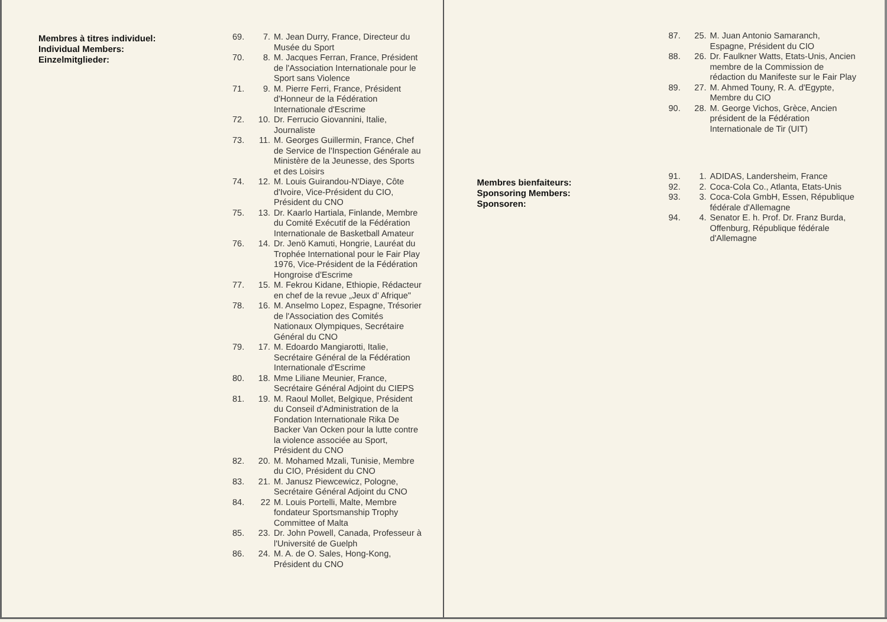Membres à titres individuel:
Individual Members:
Einzelmitglieder:
69. 7. M. Jean Durry, France, Directeur du Musée du Sport
70. 8. M. Jacques Ferran, France, Président de l'Association Internationale pour le Sport sans Violence
71. 9. M. Pierre Ferri, France, Président d'Honneur de la Fédération Internationale d'Escrime
72. 10. Dr. Ferrucio Giovannini, Italie, Journaliste
73. 11. M. Georges Guillermin, France, Chef de Service de l'Inspection Générale au Ministère de la Jeunesse, des Sports et des Loisirs
74. 12. M. Louis Guirandou-N'Diaye, Côte d'Ivoire, Vice-Président du CIO, Président du CNO
75. 13. Dr. Kaarlo Hartiala, Finlande, Membre du Comité Exécutif de la Fédération Internationale de Basketball Amateur
76. 14. Dr. Jenö Kamuti, Hongrie, Lauréat du Trophée International pour le Fair Play 1976, Vice-Président de la Fédération Hongroise d'Escrime
77. 15. M. Fekrou Kidane, Ethiopie, Rédacteur en chef de la revue „Jeux d' Afrique"
78. 16. M. Anselmo Lopez, Espagne, Trésorier de l'Association des Comités Nationaux Olympiques, Secrétaire Général du CNO
79. 17. M. Edoardo Mangiarotti, Italie, Secrétaire Général de la Fédération Internationale d'Escrime
80. 18. Mme Liliane Meunier, France, Secrétaire Général Adjoint du CIEPS
81. 19. M. Raoul Mollet, Belgique, Président du Conseil d'Administration de la Fondation Internationale Rika De Backer Van Ocken pour la lutte contre la violence associée au Sport, Président du CNO
82. 20. M. Mohamed Mzali, Tunisie, Membre du CIO, Président du CNO
83. 21. M. Janusz Piewcewicz, Pologne, Secrétaire Général Adjoint du CNO
84. 22 M. Louis Portelli, Malte, Membre fondateur Sportsmanship Trophy Committee of Malta
85. 23. Dr. John Powell, Canada, Professeur à l'Université de Guelph
86. 24. M. A. de O. Sales, Hong-Kong, Président du CNO
87. 25. M. Juan Antonio Samaranch, Espagne, Président du CIO
88. 26. Dr. Faulkner Watts, Etats-Unis, Ancien membre de la Commission de rédaction du Manifeste sur le Fair Play
89. 27. M. Ahmed Touny, R. A. d'Egypte, Membre du CIO
90. 28. M. George Vichos, Grèce, Ancien président de la Fédération Internationale de Tir (UIT)
Membres bienfaiteurs:
Sponsoring Members:
Sponsoren:
91. 1. ADIDAS, Landersheim, France
92. 2. Coca-Cola Co., Atlanta, Etats-Unis
93. 3. Coca-Cola GmbH, Essen, République fédérale d'Allemagne
94. 4. Senator E. h. Prof. Dr. Franz Burda, Offenburg, République fédérale d'Allemagne